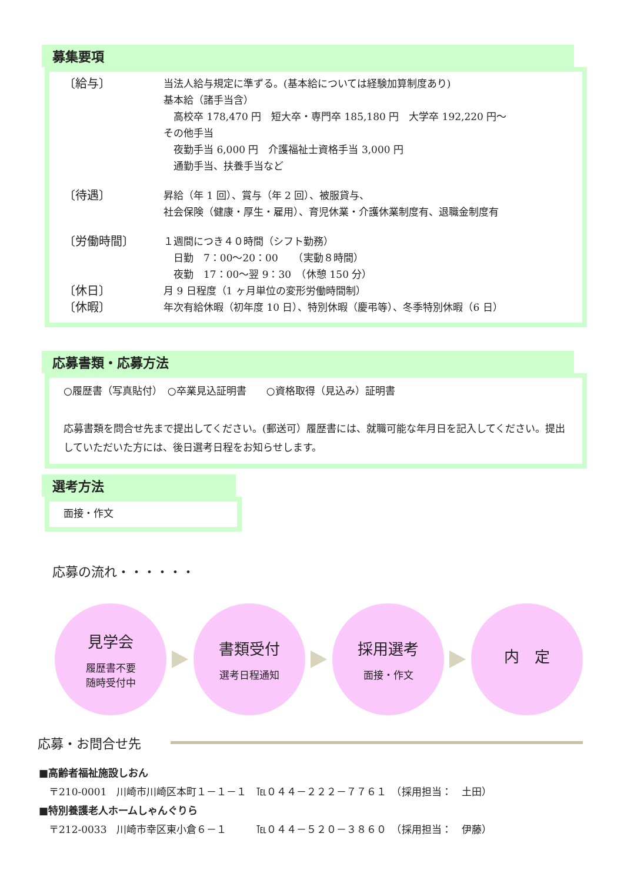募集要項
〔給与〕
当法人給与規定に準ずる。(基本給については経験加算制度あり)
基本給（諸手当含）
　高校卒 178,470 円　短大卒・専門卒 185,180 円　大学卒 192,220 円～
その他手当
　夜勤手当 6,000 円　介護福祉士資格手当 3,000 円
　通勤手当、扶養手当など
〔待遇〕
昇給（年 1 回）、賞与（年 2 回）、被服貸与、
社会保険（健康・厚生・雇用）、育児休業・介護休業制度有、退職金制度有
〔労働時間〕
１週間につき４０時間（シフト勤務）
　日勤　7：00～20：00　　（実動８時間）
　夜勤　17：00～翌 9：30　（休憩 150 分）
〔休日〕
月 9 日程度（1 ヶ月単位の変形労働時間制）
〔休暇〕
年次有給休暇（初年度 10 日）、特別休暇（慶弔等）、冬季特別休暇（6 日）
応募書類・応募方法
○履歴書（写真貼付）　○卒業見込証明書　　○資格取得（見込み）証明書
応募書類を問合せ先まで提出してください。(郵送可）履歴書には、就職可能な年月日を記入してください。提出していただいた方には、後日選考日程をお知らせします。
選考方法
面接・作文
応募の流れ・・・・・・
見学会
履歴書不要
随時受付中
書類受付
選考日程通知
採用選考
面接・作文
内　定
応募・お問合せ先
■高齢者福祉施設しおん
　〒210-0001　川崎市川崎区本町１－１－１　℡０４４－２２２－７７６１　（採用担当：　土田）
■特別養護老人ホームしゃんぐりら
　〒212-0033　川崎市幸区東小倉６－１　　　℡０４４－５２０－３８６０　（採用担当：　伊藤）